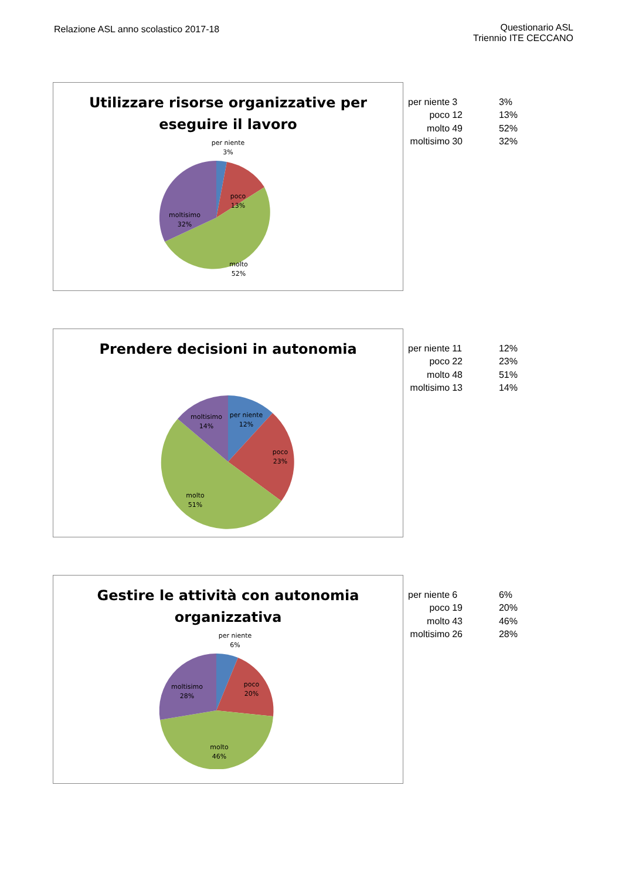Relazione ASL anno scolastico 2017-18
Questionario ASL
Triennio ITE CECCANO
Utilizzare risorse organizzative per eseguire il lavoro
per niente
3%
poco
13%
moltisimo
32%
molto
52%
| per niente | 3 | 3% |
| poco | 12 | 13% |
| molto | 49 | 52% |
| moltisimo | 30 | 32% |
Prendere decisioni in autonomia
per niente
12%
moltisimo
14%
poco
23%
molto
51%
| per niente | 11 | 12% |
| poco | 22 | 23% |
| molto | 48 | 51% |
| moltisimo | 13 | 14% |
Gestire le attività con autonomia organizzativa
per niente
6%
poco
20%
moltisimo
28%
molto
46%
| per niente | 6 | 6% |
| poco | 19 | 20% |
| molto | 43 | 46% |
| moltisimo | 26 | 28% |